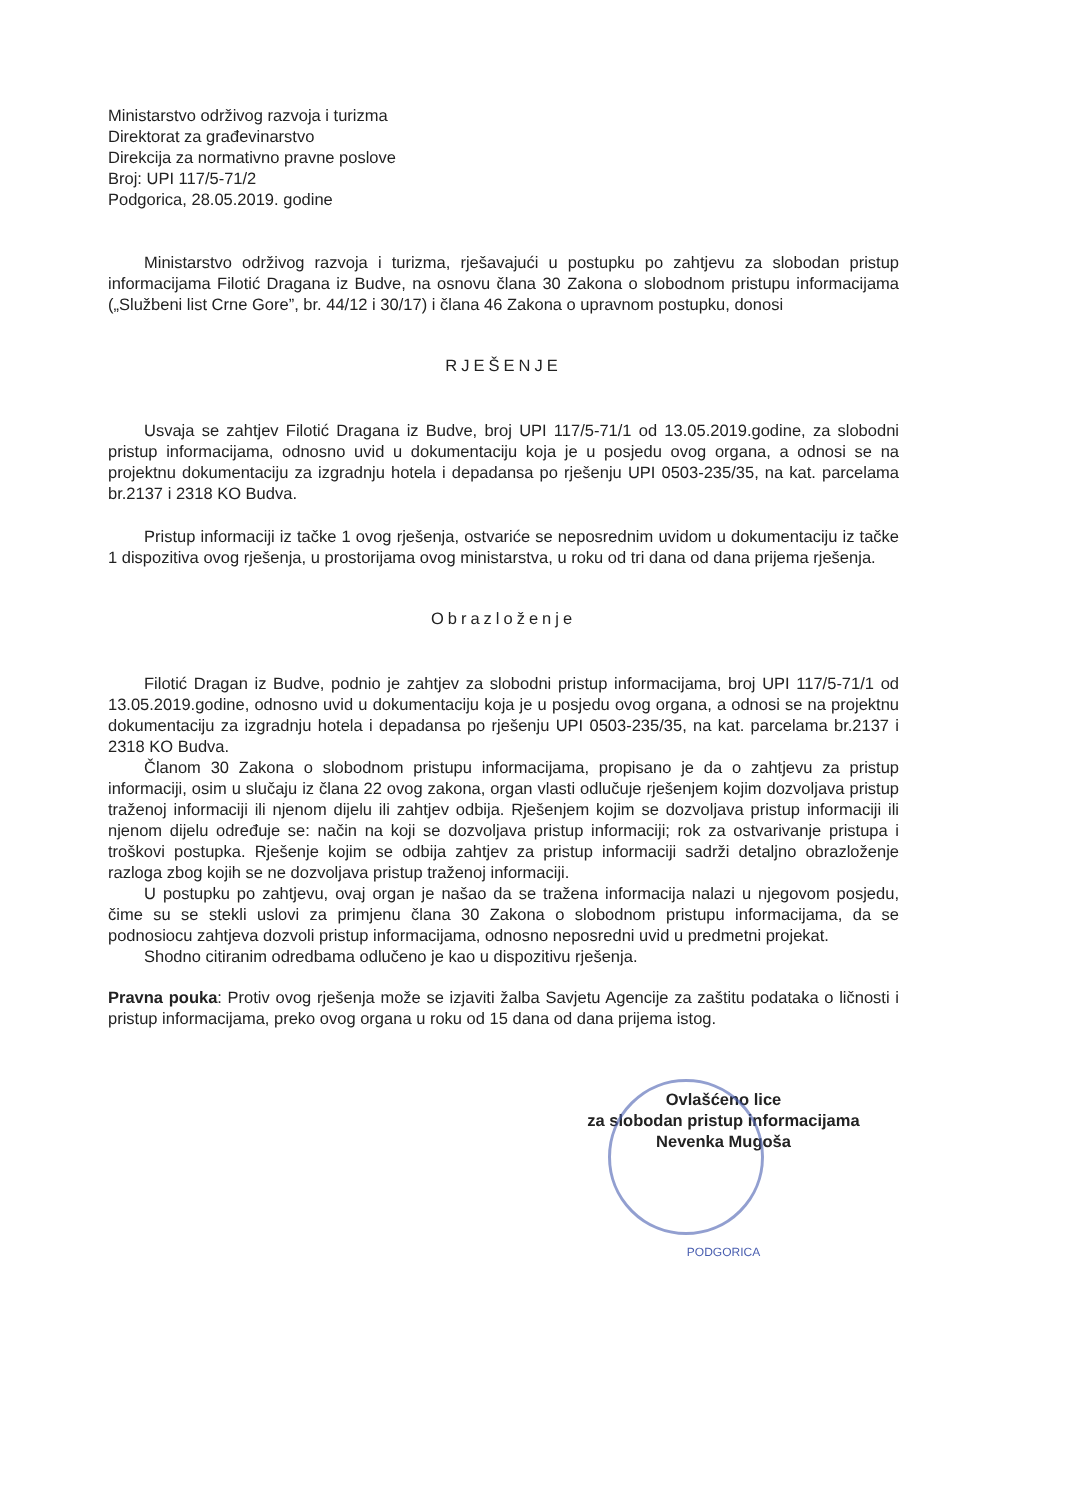Ministarstvo održivog razvoja i turizma
Direktorat za građevinarstvo
Direkcija za normativno pravne poslove
Broj: UPI 117/5-71/2
Podgorica, 28.05.2019. godine
Ministarstvo održivog razvoja i turizma, rješavajući u postupku po zahtjevu za slobodan pristup informacijama Filotić Dragana iz Budve, na osnovu člana 30 Zakona o slobodnom pristupu informacijama („Službeni list Crne Gore”, br. 44/12 i 30/17) i člana 46 Zakona o upravnom postupku, donosi
RJEŠENJE
Usvaja se zahtjev Filotić Dragana iz Budve, broj UPI 117/5-71/1 od 13.05.2019.godine, za slobodni pristup informacijama, odnosno uvid u dokumentaciju koja je u posjedu ovog organa, a odnosi se na projektnu dokumentaciju za izgradnju hotela i depadansa po rješenju UPI 0503-235/35, na kat. parcelama br.2137 i 2318 KO Budva.
Pristup informaciji iz tačke 1 ovog rješenja, ostvariće se neposrednim uvidom u dokumentaciju iz tačke 1 dispozitiva ovog rješenja, u prostorijama ovog ministarstva, u roku od tri dana od dana prijema rješenja.
Obrazloženje
Filotić Dragan iz Budve, podnio je zahtjev za slobodni pristup informacijama, broj UPI 117/5-71/1 od 13.05.2019.godine, odnosno uvid u dokumentaciju koja je u posjedu ovog organa, a odnosi se na projektnu dokumentaciju za izgradnju hotela i depadansa po rješenju UPI 0503-235/35, na kat. parcelama br.2137 i 2318 KO Budva.
Članom 30 Zakona o slobodnom pristupu informacijama, propisano je da o zahtjevu za pristup informaciji, osim u slučaju iz člana 22 ovog zakona, organ vlasti odlučuje rješenjem kojim dozvoljava pristup traženoj informaciji ili njenom dijelu ili zahtjev odbija. Rješenjem kojim se dozvoljava pristup informaciji ili njenom dijelu određuje se: način na koji se dozvoljava pristup informaciji; rok za ostvarivanje pristupa i troškovi postupka. Rješenje kojim se odbija zahtjev za pristup informaciji sadrži detaljno obrazloženje razloga zbog kojih se ne dozvoljava pristup traženoj informaciji.
U postupku po zahtjevu, ovaj organ je našao da se tražena informacija nalazi u njegovom posjedu, čime su se stekli uslovi za primjenu člana 30 Zakona o slobodnom pristupu informacijama, da se podnosiocu zahtjeva dozvoli pristup informacijama, odnosno neposredni uvid u predmetni projekat.
Shodno citiranim odredbama odlučeno je kao u dispozitivu rješenja.
Pravna pouka: Protiv ovog rješenja može se izjaviti žalba Savjetu Agencije za zaštitu podataka o ličnosti i pristup informacijama, preko ovog organa u roku od 15 dana od dana prijema istog.
Ovlašćeno lice
za slobodan pristup informacijama
Nevenka Mugoša
PODGORICA